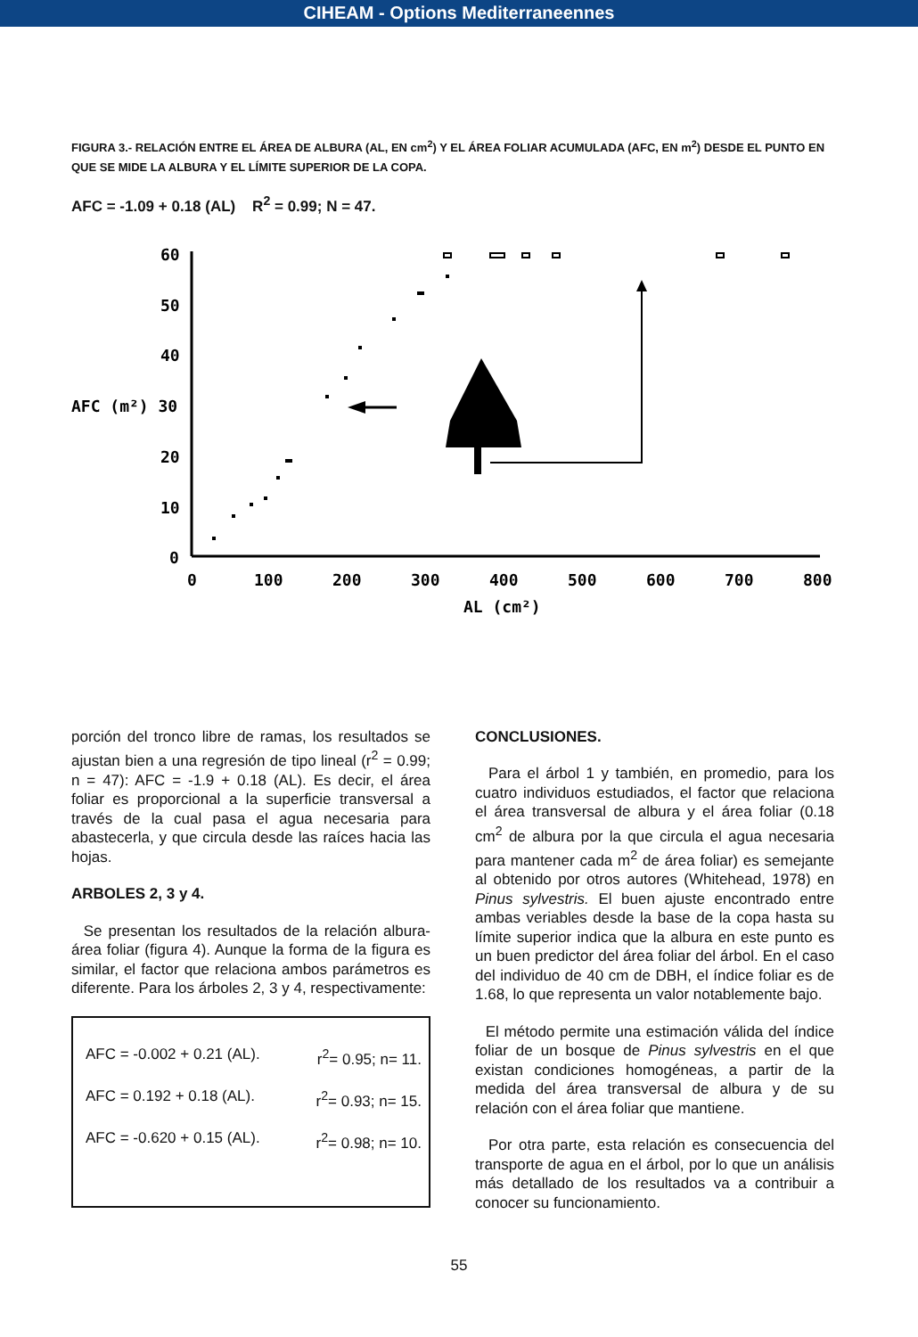CIHEAM - Options Mediterraneennes
FIGURA 3.- RELACIÓN ENTRE EL ÁREA DE ALBURA (AL, EN cm<sup>2</sup>) Y EL ÁREA FOLIAR ACUMULADA (AFC, EN m<sup>2</sup>) DESDE EL PUNTO EN QUE SE MIDE LA ALBURA Y EL LÍMITE SUPERIOR DE LA COPA.
AFC = -1.09 + 0.18 (AL) R<sup>2</sup> = 0.99; N = 47.
60
50
40
AFC (m²) 30
20
10
0
0
100
200
300
400
500
600
700
800
AL (cm²)
porción del tronco libre de ramas, los resultados se ajustan bien a una regresión de tipo lineal (r<sup>2</sup> = 0.99; n = 47): AFC = -1.9 + 0.18 (AL). Es decir, el área foliar es proporcional a la superficie transversal a través de la cual pasa el agua necesaria para abastecerla, y que circula desde las raíces hacia las hojas.
ARBOLES 2, 3 y 4.
Se presentan los resultados de la relación albura-área foliar (figura 4). Aunque la forma de la figura es similar, el factor que relaciona ambos parámetros es diferente. Para los árboles 2, 3 y 4, respectivamente:
AFC = -0.002 + 0.21 (AL). r<sup>2</sup>= 0.95; n= 11.
AFC = 0.192 + 0.18 (AL). r<sup>2</sup>= 0.93; n= 15.
AFC = -0.620 + 0.15 (AL). r<sup>2</sup>= 0.98; n= 10.
CONCLUSIONES.
Para el árbol 1 y también, en promedio, para los cuatro individuos estudiados, el factor que relaciona el área transversal de albura y el área foliar (0.18 cm<sup>2</sup> de albura por la que circula el agua necesaria para mantener cada m<sup>2</sup> de área foliar) es semejante al obtenido por otros autores (Whitehead, 1978) en Pinus sylvestris. El buen ajuste encontrado entre ambas veriables desde la base de la copa hasta su límite superior indica que la albura en este punto es un buen predictor del área foliar del árbol. En el caso del individuo de 40 cm de DBH, el índice foliar es de 1.68, lo que representa un valor notablemente bajo.
El método permite una estimación válida del índice foliar de un bosque de Pinus sylvestris en el que existan condiciones homogéneas, a partir de la medida del área transversal de albura y de su relación con el área foliar que mantiene.
Por otra parte, esta relación es consecuencia del transporte de agua en el árbol, por lo que un análisis más detallado de los resultados va a contribuir a conocer su funcionamiento.
55